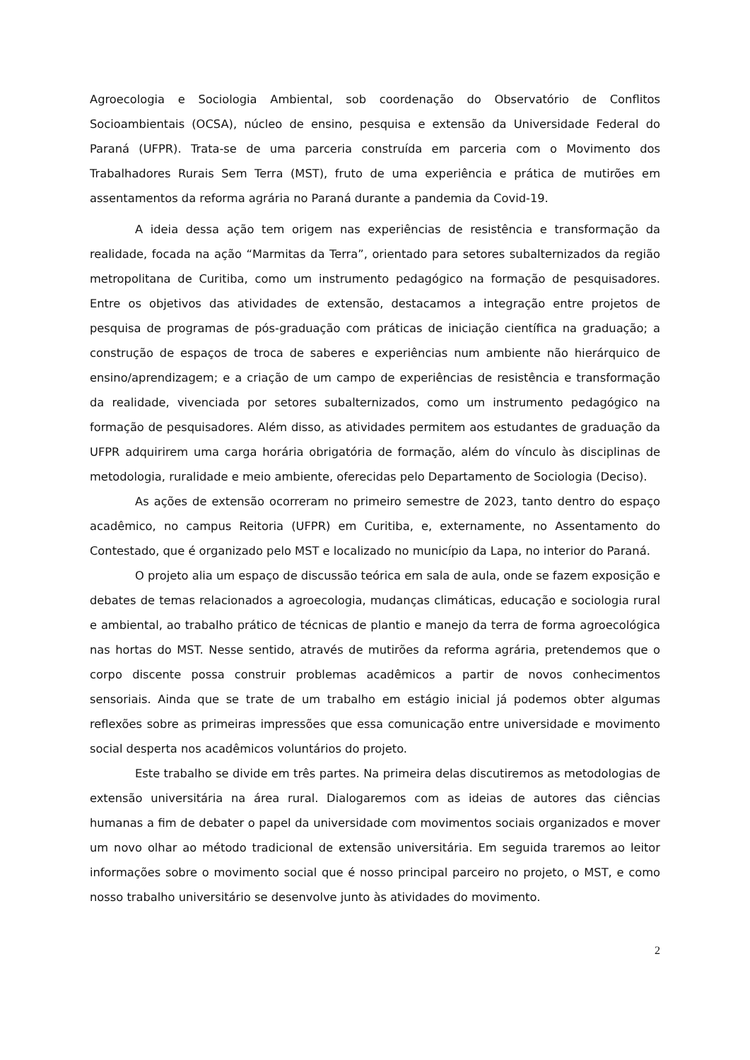Agroecologia e Sociologia Ambiental, sob coordenação do Observatório de Conflitos Socioambientais (OCSA), núcleo de ensino, pesquisa e extensão da Universidade Federal do Paraná (UFPR). Trata-se de uma parceria construída em parceria com o Movimento dos Trabalhadores Rurais Sem Terra (MST), fruto de uma experiência e prática de mutirões em assentamentos da reforma agrária no Paraná durante a pandemia da Covid-19.
A ideia dessa ação tem origem nas experiências de resistência e transformação da realidade, focada na ação “Marmitas da Terra”, orientado para setores subalternizados da região metropolitana de Curitiba, como um instrumento pedagógico na formação de pesquisadores. Entre os objetivos das atividades de extensão, destacamos a integração entre projetos de pesquisa de programas de pós-graduação com práticas de iniciação científica na graduação; a construção de espaços de troca de saberes e experiências num ambiente não hierárquico de ensino/aprendizagem; e a criação de um campo de experiências de resistência e transformação da realidade, vivenciada por setores subalternizados, como um instrumento pedagógico na formação de pesquisadores. Além disso, as atividades permitem aos estudantes de graduação da UFPR adquirirem uma carga horária obrigatória de formação, além do vínculo às disciplinas de metodologia, ruralidade e meio ambiente, oferecidas pelo Departamento de Sociologia (Deciso).
As ações de extensão ocorreram no primeiro semestre de 2023, tanto dentro do espaço acadêmico, no campus Reitoria (UFPR) em Curitiba, e, externamente, no Assentamento do Contestado, que é organizado pelo MST e localizado no município da Lapa, no interior do Paraná.
O projeto alia um espaço de discussão teórica em sala de aula, onde se fazem exposição e debates de temas relacionados a agroecologia, mudanças climáticas, educação e sociologia rural e ambiental, ao trabalho prático de técnicas de plantio e manejo da terra de forma agroecológica nas hortas do MST. Nesse sentido, através de mutirões da reforma agrária, pretendemos que o corpo discente possa construir problemas acadêmicos a partir de novos conhecimentos sensoriais. Ainda que se trate de um trabalho em estágio inicial já podemos obter algumas reflexões sobre as primeiras impressões que essa comunicação entre universidade e movimento social desperta nos acadêmicos voluntários do projeto.
Este trabalho se divide em três partes. Na primeira delas discutiremos as metodologias de extensão universitária na área rural. Dialogaremos com as ideias de autores das ciências humanas a fim de debater o papel da universidade com movimentos sociais organizados e mover um novo olhar ao método tradicional de extensão universitária. Em seguida traremos ao leitor informações sobre o movimento social que é nosso principal parceiro no projeto, o MST, e como nosso trabalho universitário se desenvolve junto às atividades do movimento.
2